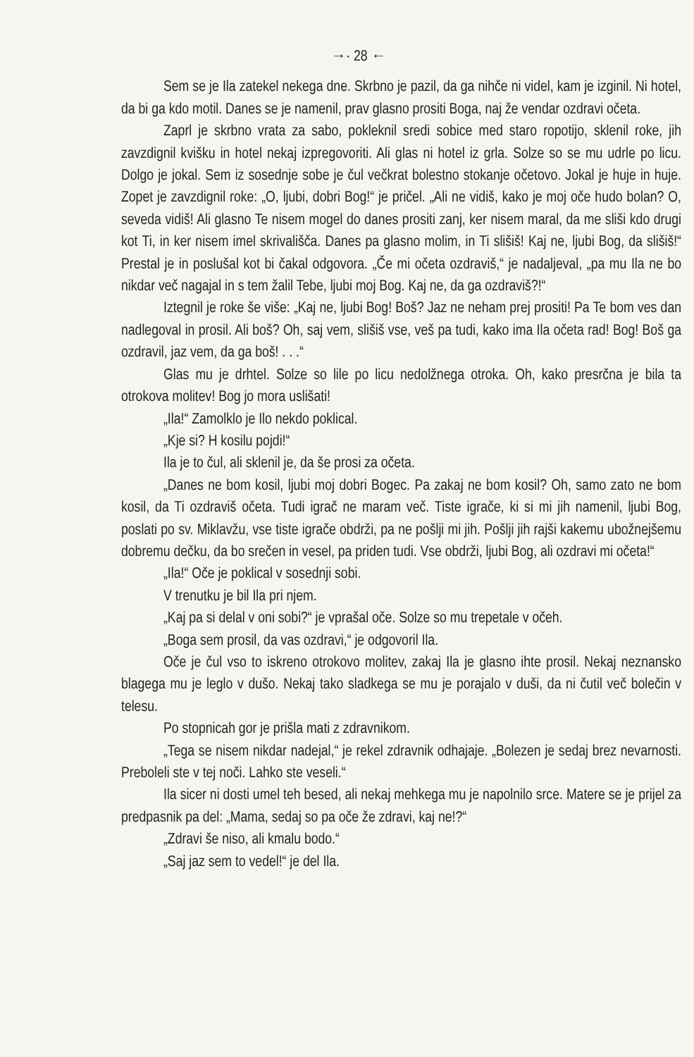→· 28 ←
Sem se je Ila zatekel nekega dne. Skrbno je pazil, da ga nihče ni videl, kam je izginil. Ni hotel, da bi ga kdo motil. Danes se je namenil, prav glasno prositi Boga, naj že vendar ozdravi očeta.
Zaprl je skrbno vrata za sabo, pokleknil sredi sobice med staro ropotijo, sklenil roke, jih zavzdignil kvišku in hotel nekaj izpregovoriti. Ali glas ni hotel iz grla. Solze so se mu udrle po licu. Dolgo je jokal. Sem iz sosednje sobe je čul večkrat bolestno stokanje očetovo. Jokal je huje in huje. Zopet je zavzdignil roke: „O, ljubi, dobri Bog!“ je pričel. „Ali ne vidiš, kako je moj oče hudo bolan? O, seveda vidiš! Ali glasno Te nisem mogel do danes prositi zanj, ker nisem maral, da me sliši kdo drugi kot Ti, in ker nisem imel skrivališča. Danes pa glasno molim, in Ti slišiš! Kaj ne, ljubi Bog, da slišiš!“ Prestal je in poslušal kot bi čakal odgovora. „Če mi očeta ozdraviš,“ je nadaljeval, „pa mu Ila ne bo nikdar več nagajal in s tem žalil Tebe, ljubi moj Bog. Kaj ne, da ga ozdraviš?!“
Iztegnil je roke še više: „Kaj ne, ljubi Bog! Boš? Jaz ne neham prej prositi! Pa Te bom ves dan nadlegoval in prosil. Ali boš? Oh, saj vem, slišiš vse, veš pa tudi, kako ima Ila očeta rad! Bog! Boš ga ozdravil, jaz vem, da ga boš! . . .“
Glas mu je drhtel. Solze so lile po licu nedolžnega otroka. Oh, kako presrčna je bila ta otrokova molitev! Bog jo mora uslišati!
„Ila!“ Zamolklo je Ilo nekdo poklical.
„Kje si? H kosilu pojdi!“
Ila je to čul, ali sklenil je, da še prosi za očeta.
„Danes ne bom kosil, ljubi moj dobri Bogec. Pa zakaj ne bom kosil? Oh, samo zato ne bom kosil, da Ti ozdraviš očeta. Tudi igrač ne maram več. Tiste igrače, ki si mi jih namenil, ljubi Bog, poslati po sv. Miklavžu, vse tiste igrače obdrži, pa ne pošlji mi jih. Pošlji jih rajši kakemu ubožnejšemu dobremu dečku, da bo srečen in vesel, pa priden tudi. Vse obdrži, ljubi Bog, ali ozdravi mi očeta!“
„Ila!“ Oče je poklical v sosednji sobi.
V trenutku je bil Ila pri njem.
„Kaj pa si delal v oni sobi?“ je vprašal oče. Solze so mu trepetale v očeh.
„Boga sem prosil, da vas ozdravi,“ je odgovoril Ila.
Oče je čul vso to iskreno otrokovo molitev, zakaj Ila je glasno ihte prosil. Nekaj neznansko blagega mu je leglo v dušo. Nekaj tako sladkega se mu je porajalo v duši, da ni čutil več bolečin v telesu.
Po stopnicah gor je prišla mati z zdravnikom.
„Tega se nisem nikdar nadejal,“ je rekel zdravnik odhajaje. „Bolezen je sedaj brez nevarnosti. Preboleli ste v tej noči. Lahko ste veseli.“
Ila sicer ni dosti umel teh besed, ali nekaj mehkega mu je napolnilo srce. Matere se je prijel za predpasnik pa del: „Mama, sedaj so pa oče že zdravi, kaj ne!?“
„Zdravi še niso, ali kmalu bodo.“
„Saj jaz sem to vedel!“ je del Ila.